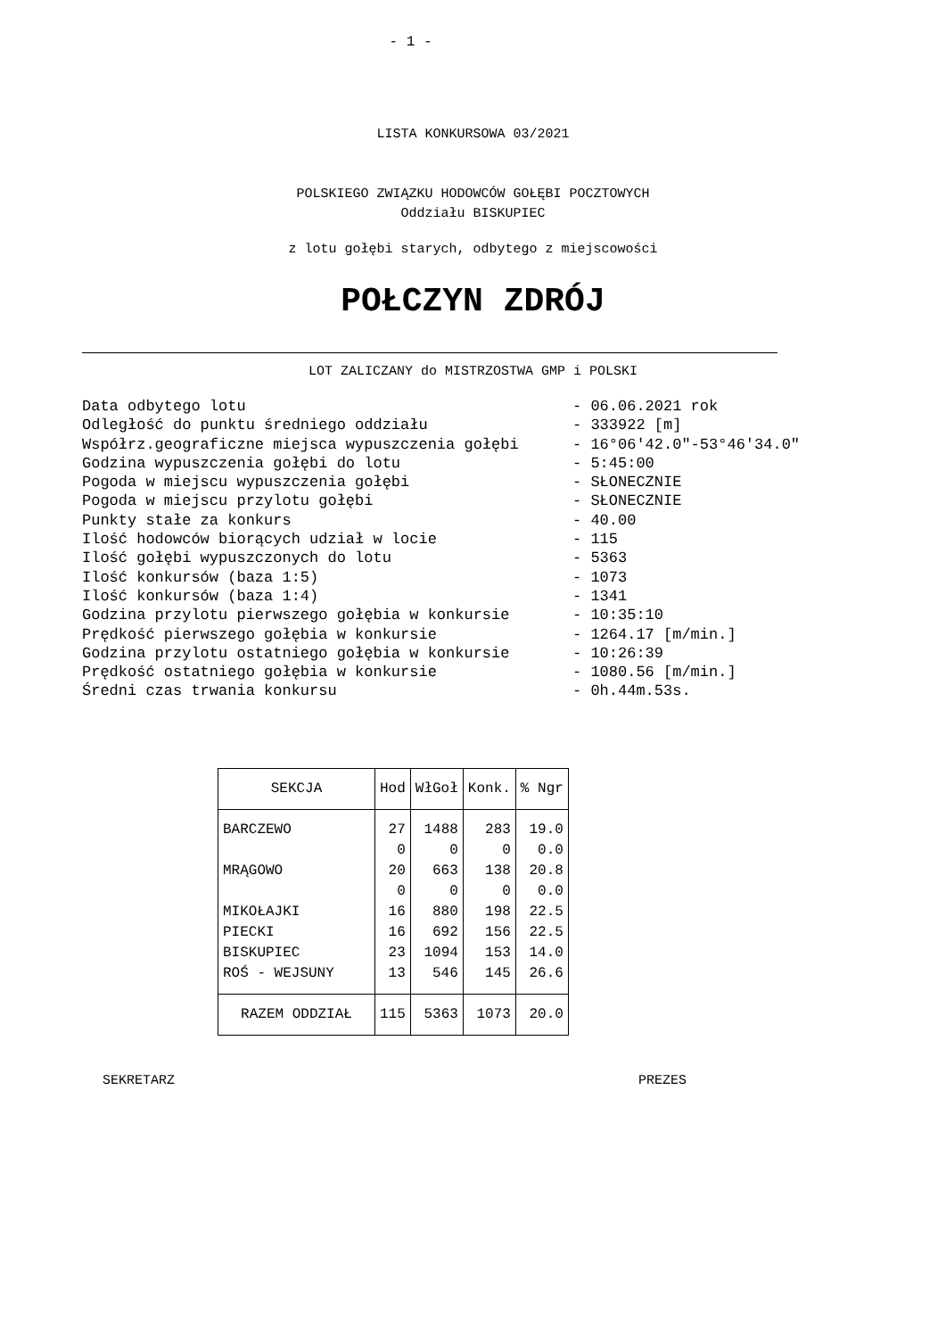- 1 -
LISTA KONKURSOWA 03/2021
POLSKIEGO ZWIĄZKU HODOWCÓW GOŁĘBI POCZTOWYCH
Oddziału BISKUPIEC
z lotu gołębi starych, odbytego z miejscowości
POŁCZYN ZDRÓJ
LOT ZALICZANY do MISTRZOSTWA GMP i POLSKI
Data odbytego lotu - 06.06.2021 rok
Odległość do punktu średniego oddziału - 333922 [m]
Współrz.geograficzne miejsca wypuszczenia gołębi - 16°06'42.0"-53°46'34.0"
Godzina wypuszczenia gołębi do lotu - 5:45:00
Pogoda w miejscu wypuszczenia gołębi - SŁONECZNIE
Pogoda w miejscu przylotu gołębi - SŁONECZNIE
Punkty stałe za konkurs - 40.00
Ilość hodowców biorących udział w locie - 115
Ilość gołębi wypuszczonych do lotu - 5363
Ilość konkursów (baza 1:5) - 1073
Ilość konkursów (baza 1:4) - 1341
Godzina przylotu pierwszego gołębia w konkursie - 10:35:10
Prędkość pierwszego gołębia w konkursie - 1264.17 [m/min.]
Godzina przylotu ostatniego gołębia w konkursie - 10:26:39
Prędkość ostatniego gołębia w konkursie - 1080.56 [m/min.]
Średni czas trwania konkursu - 0h.44m.53s.
| SEKCJA | Hod | WłGoł | Konk. | % Ngr |
| --- | --- | --- | --- | --- |
| BARCZEWO | 27 | 1488 | 283 | 19.0 |
| | 0 | 0 | 0 | 0.0 |
| MRĄGOWO | 20 | 663 | 138 | 20.8 |
| | 0 | 0 | 0 | 0.0 |
| MIKOŁAJKI | 16 | 880 | 198 | 22.5 |
| PIECKI | 16 | 692 | 156 | 22.5 |
| BISKUPIEC | 23 | 1094 | 153 | 14.0 |
| ROŚ - WEJSUNY | 13 | 546 | 145 | 26.6 |
| RAZEM ODDZIAŁ | 115 | 5363 | 1073 | 20.0 |
SEKRETARZ PREZES